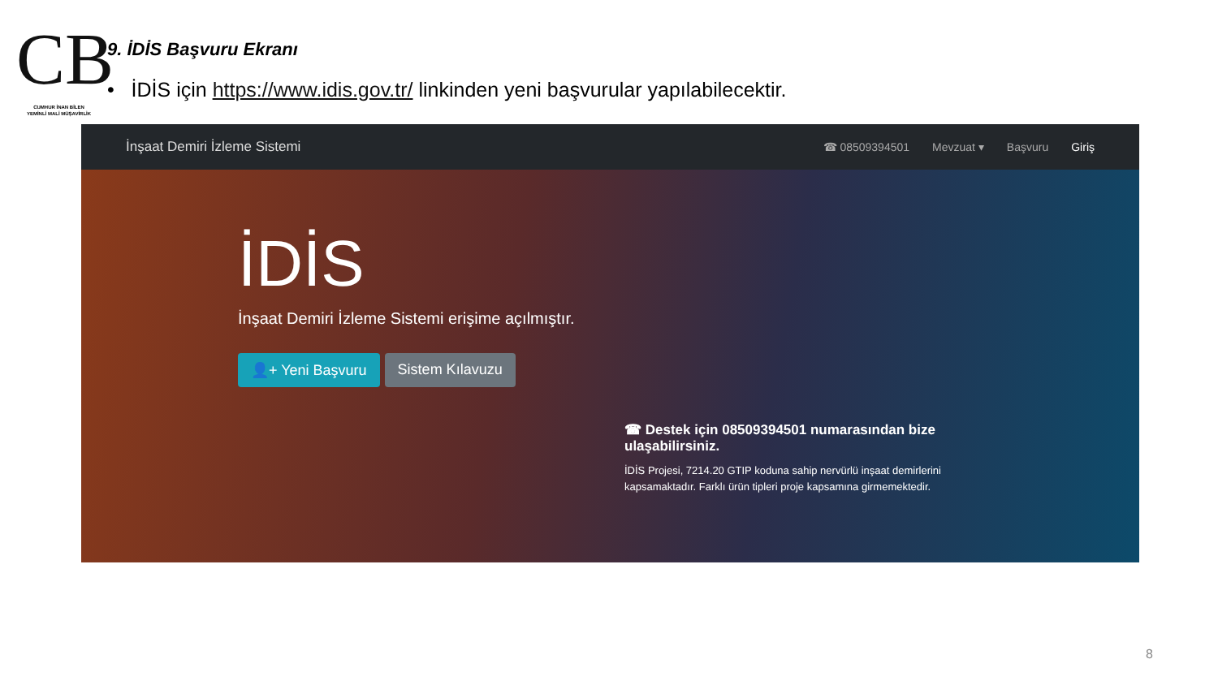CB
CUMHUR İNAN BİLEN
YEMİNLİ MALİ MÜŞAVİRLİK
9. İDİS Başvuru Ekranı
• İDİS için https://www.idis.gov.tr/ linkinden yeni başvurular yapılabilecektir.
İnşaat Demiri İzleme Sistemi
☎ 08509394501 Mevzuat ▾ Başvuru Giriş
İDİS
İnşaat Demiri İzleme Sistemi erişime açılmıştır.
👤+ Yeni Başvuru Sistem Kılavuzu
☎ Destek için 08509394501 numarasından bize ulaşabilirsiniz.
İDİS Projesi, 7214.20 GTIP koduna sahip nervürlü inşaat demirlerini kapsamaktadır. Farklı ürün tipleri proje kapsamına girmemektedir.
8